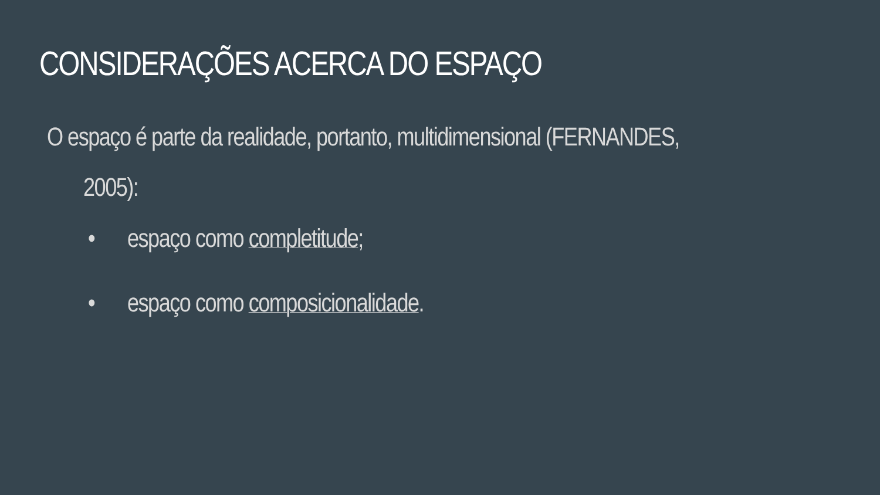CONSIDERAÇÕES ACERCA DO ESPAÇO
O espaço é parte da realidade, portanto, multidimensional (FERNANDES,
2005):
• espaço como completitude;
• espaço como composicionalidade.